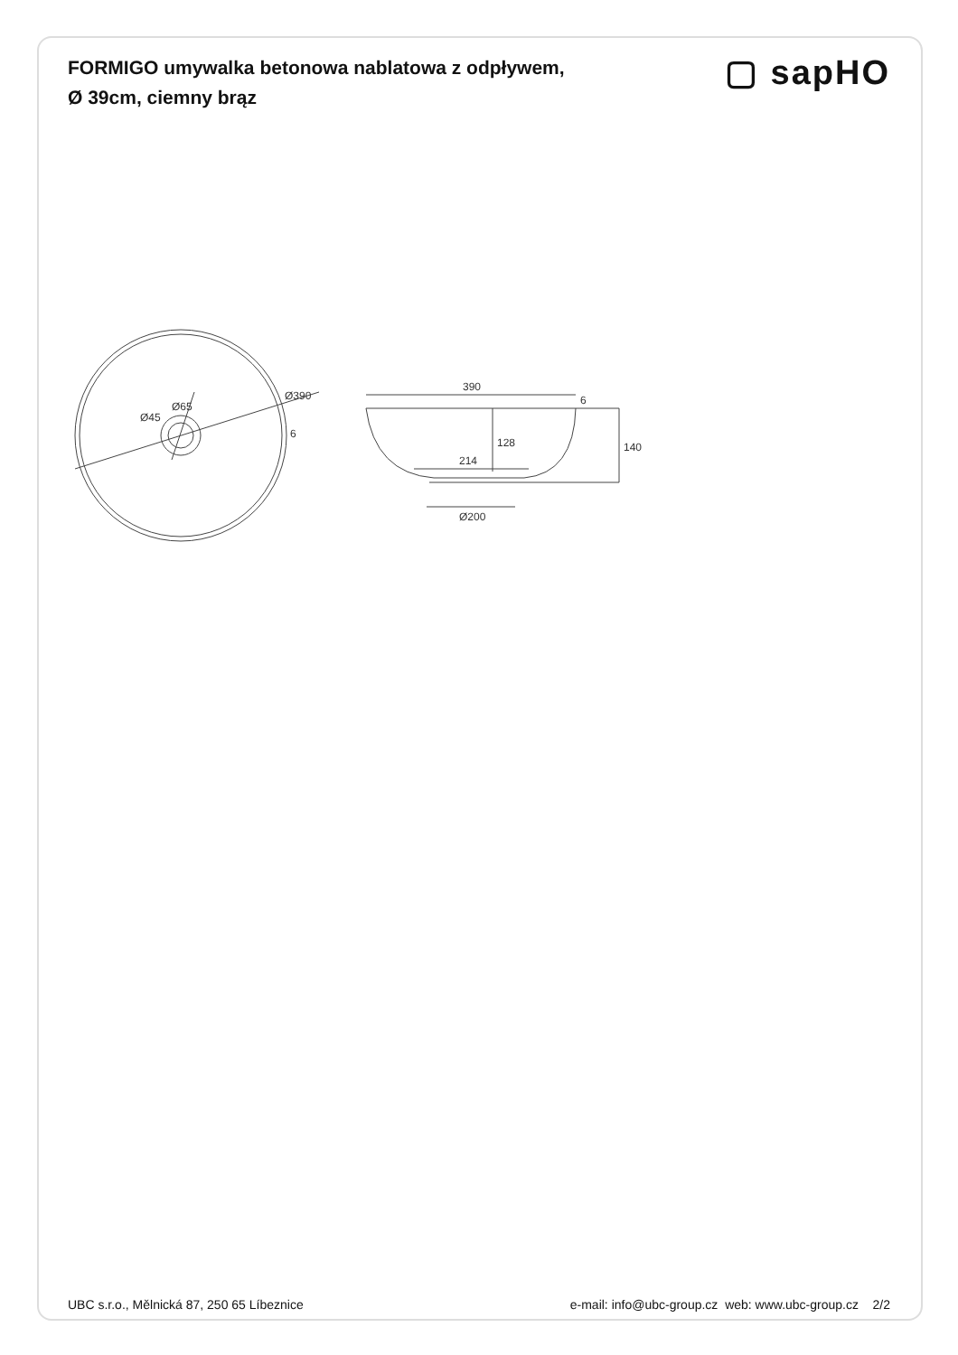FORMIGO umywalka betonowa nablatowa z odpływem,
Ø 39cm, ciemny brąz
▢ sapHO
Ø390
Ø65
Ø45
6
390
6
214
128
140
Ø200
UBC s.r.o., Mělnická 87, 250 65 Líbeznice e-mail: info@ubc-group.cz web: www.ubc-group.cz 2/2